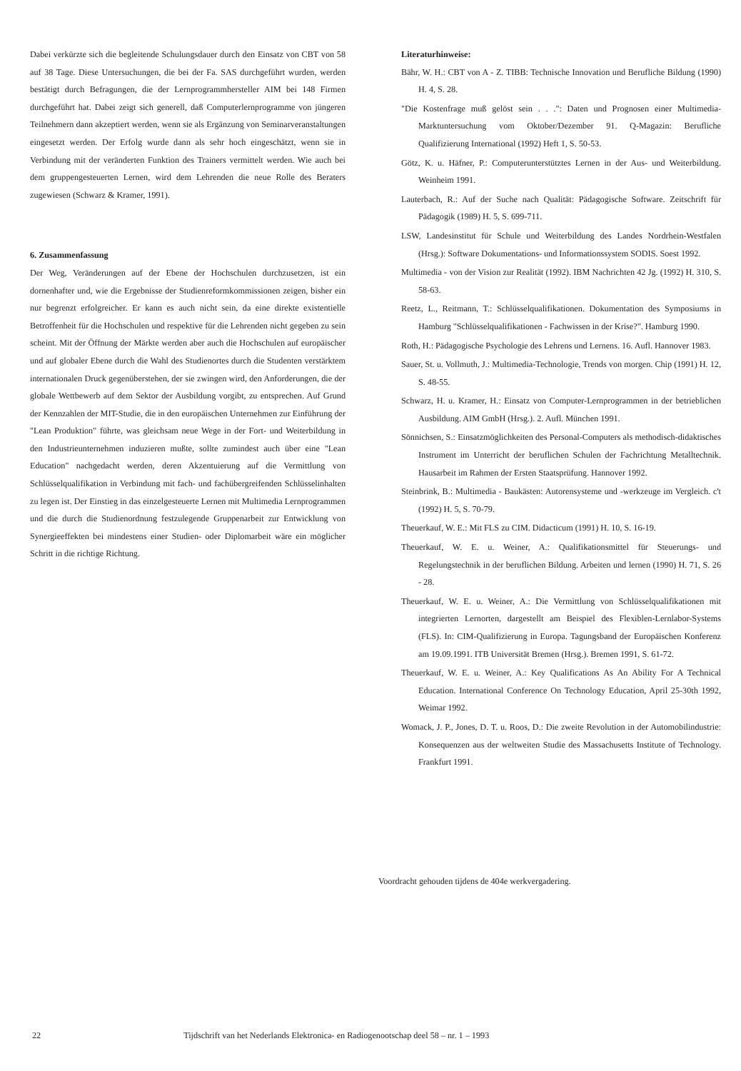Dabei verkürzte sich die begleitende Schulungsdauer durch den Einsatz von CBT von 58 auf 38 Tage. Diese Untersuchungen, die bei der Fa. SAS durchgeführt wurden, werden bestätigt durch Befragungen, die der Lernprogrammhersteller AIM bei 148 Firmen durchgeführt hat. Dabei zeigt sich generell, daß Computerlernprogramme von jüngeren Teilnehmern dann akzeptiert werden, wenn sie als Ergänzung von Seminarveranstaltungen eingesetzt werden. Der Erfolg wurde dann als sehr hoch eingeschätzt, wenn sie in Verbindung mit der veränderten Funktion des Trainers vermittelt werden. Wie auch bei dem gruppengesteuerten Lernen, wird dem Lehrenden die neue Rolle des Beraters zugewiesen (Schwarz & Kramer, 1991).
6. Zusammenfassung
Der Weg, Veränderungen auf der Ebene der Hochschulen durchzusetzen, ist ein dornenhafter und, wie die Ergebnisse der Studienreformkommissionen zeigen, bisher ein nur begrenzt erfolgreicher. Er kann es auch nicht sein, da eine direkte existentielle Betroffenheit für die Hochschulen und respektive für die Lehrenden nicht gegeben zu sein scheint. Mit der Öffnung der Märkte werden aber auch die Hochschulen auf europäischer und auf globaler Ebene durch die Wahl des Studienortes durch die Studenten verstärktem internationalen Druck gegenüberstehen, der sie zwingen wird, den Anforderungen, die der globale Wettbewerb auf dem Sektor der Ausbildung vorgibt, zu entsprechen. Auf Grund der Kennzahlen der MIT-Studie, die in den europäischen Unternehmen zur Einführung der "Lean Produktion" führte, was gleichsam neue Wege in der Fort- und Weiterbildung in den Industrieunternehmen induzieren mußte, sollte zumindest auch über eine "Lean Education" nachgedacht werden, deren Akzentuierung auf die Vermittlung von Schlüsselqualifikation in Verbindung mit fach- und fachübergreifenden Schlüsselinhalten zu legen ist. Der Einstieg in das einzelgesteuerte Lernen mit Multimedia Lernprogrammen und die durch die Studienordnung festzulegende Gruppenarbeit zur Entwicklung von Synergieeffekten bei mindestens einer Studien- oder Diplomarbeit wäre ein möglicher Schritt in die richtige Richtung.
Literaturhinweise:
Bähr, W. H.: CBT von A - Z. TIBB: Technische Innovation und Berufliche Bildung (1990) H. 4, S. 28.
"Die Kostenfrage muß gelöst sein . . .": Daten und Prognosen einer Multimedia-Marktuntersuchung vom Oktober/Dezember 91. Q-Magazin: Berufliche Qualifizierung International (1992) Heft 1, S. 50-53.
Götz, K. u. Häfner, P.: Computerunterstütztes Lernen in der Aus- und Weiterbildung. Weinheim 1991.
Lauterbach, R.: Auf der Suche nach Qualität: Pädagogische Software. Zeitschrift für Pädagogik (1989) H. 5, S. 699-711.
LSW, Landesinstitut für Schule und Weiterbildung des Landes Nordrhein-Westfalen (Hrsg.): Software Dokumentations- und Informationssystem SODIS. Soest 1992.
Multimedia - von der Vision zur Realität (1992). IBM Nachrichten 42 Jg. (1992) H. 310, S. 58-63.
Reetz, L., Reitmann, T.: Schlüsselqualifikationen. Dokumentation des Symposiums in Hamburg "Schlüsselqualifikationen - Fachwissen in der Krise?". Hamburg 1990.
Roth, H.: Pädagogische Psychologie des Lehrens und Lernens. 16. Aufl. Hannover 1983.
Sauer, St. u. Vollmuth, J.: Multimedia-Technologie, Trends von morgen. Chip (1991) H. 12, S. 48-55.
Schwarz, H. u. Kramer, H.: Einsatz von Computer-Lernprogrammen in der betrieblichen Ausbildung. AIM GmbH (Hrsg.). 2. Aufl. München 1991.
Sönnichsen, S.: Einsatzmöglichkeiten des Personal-Computers als methodisch-didaktisches Instrument im Unterricht der beruflichen Schulen der Fachrichtung Metalltechnik. Hausarbeit im Rahmen der Ersten Staatsprüfung. Hannover 1992.
Steinbrink, B.: Multimedia - Baukästen: Autorensysteme und -werkzeuge im Vergleich. c't (1992) H. 5, S. 70-79.
Theuerkauf, W. E.: Mit FLS zu CIM. Didacticum (1991) H. 10, S. 16-19.
Theuerkauf, W. E. u. Weiner, A.: Qualifikationsmittel für Steuerungs- und Regelungstechnik in der beruflichen Bildung. Arbeiten und lernen (1990) H. 71, S. 26 - 28.
Theuerkauf, W. E. u. Weiner, A.: Die Vermittlung von Schlüsselqualifikationen mit integrierten Lernorten, dargestellt am Beispiel des Flexiblen-Lernlabor-Systems (FLS). In: CIM-Qualifizierung in Europa. Tagungsband der Europäischen Konferenz am 19.09.1991. ITB Universität Bremen (Hrsg.). Bremen 1991, S. 61-72.
Theuerkauf, W. E. u. Weiner, A.: Key Qualifications As An Ability For A Technical Education. International Conference On Technology Education, April 25-30th 1992, Weimar 1992.
Womack, J. P., Jones, D. T. u. Roos, D.: Die zweite Revolution in der Automobilindustrie: Konsequenzen aus der weltweiten Studie des Massachusetts Institute of Technology. Frankfurt 1991.
Voordracht gehouden tijdens de 404e werkvergadering.
22 Tijdschrift van het Nederlands Elektronica- en Radiogenootschap deel 58 – nr. 1 – 1993